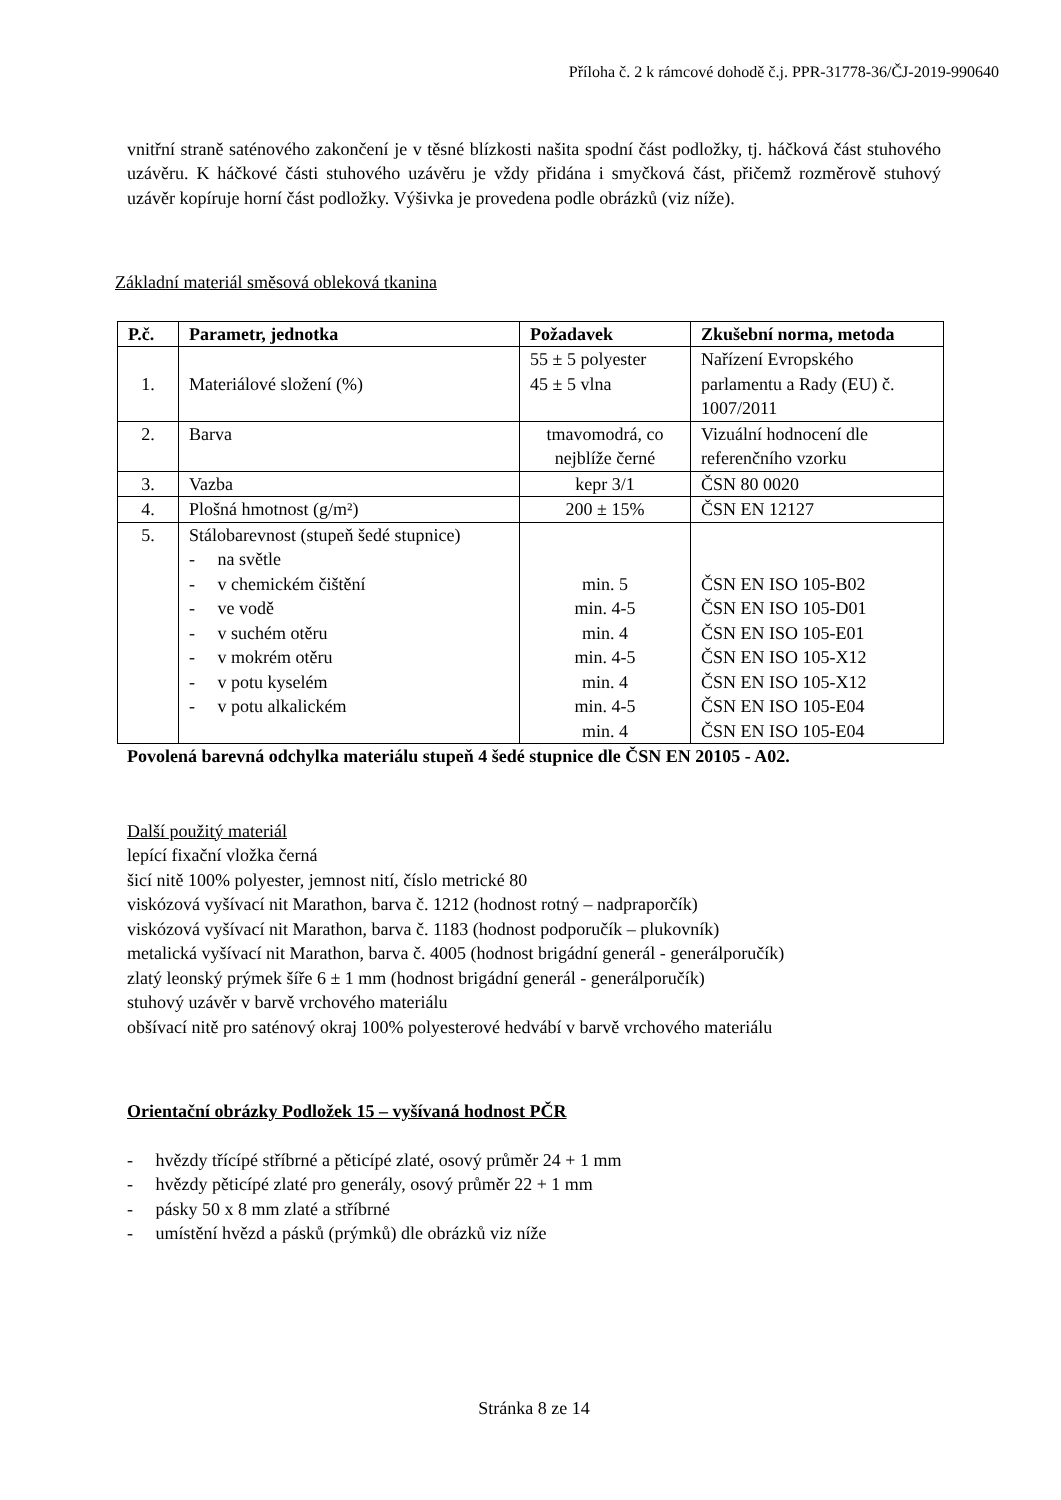Příloha č. 2 k rámcové dohodě č.j. PPR-31778-36/ČJ-2019-990640
vnitřní straně saténového zakončení je v těsné blízkosti našita spodní část podložky, tj. háčková část stuhového uzávěru. K háčkové části stuhového uzávěru je vždy přidána i smyčková část, přičemž rozměrově stuhový uzávěr kopíruje horní část podložky. Výšivka je provedena podle obrázků (viz níže).
Základní materiál směsová obleková tkanina
| P.č. | Parametr, jednotka | Požadavek | Zkušební norma, metoda |
| --- | --- | --- | --- |
| 1. | Materiálové složení (%) | 55 ± 5 polyester 45 ± 5 vlna | Nařízení Evropského parlamentu a Rady (EU) č. 1007/2011 |
| 2. | Barva | tmavomodrá, co nejblíže černé | Vizuální hodnocení dle referenčního vzorku |
| 3. | Vazba | kepr 3/1 | ČSN 80 0020 |
| 4. | Plošná hmotnost (g/m²) | 200 ± 15% | ČSN EN 12127 |
| 5. | Stálobarevnost (stupeň šedé stupnice) - na světle - v chemickém čištění - ve vodě - v suchém otěru - v mokrém otěru - v potu kyselém - v potu alkalickém | min. 5 min. 4-5 min. 4 min. 4-5 min. 4 min. 4-5 min. 4 | ČSN EN ISO 105-B02 ČSN EN ISO 105-D01 ČSN EN ISO 105-E01 ČSN EN ISO 105-X12 ČSN EN ISO 105-X12 ČSN EN ISO 105-E04 ČSN EN ISO 105-E04 |
Povolená barevná odchylka materiálu stupeň 4 šedé stupnice dle ČSN EN 20105 - A02.
Další použitý materiál
lepící fixační vložka černá
šicí nitě 100% polyester, jemnost nití, číslo metrické 80
viskózová vyšívací nit Marathon, barva č. 1212 (hodnost rotný – nadpraporčík)
viskózová vyšívací nit Marathon, barva č. 1183 (hodnost podporučík – plukovník)
metalická vyšívací nit Marathon, barva č. 4005 (hodnost brigádní generál - generálporučík)
zlatý leonský prýmek šíře 6 ± 1 mm (hodnost brigádní generál - generálporučík)
stuhový uzávěr v barvě vrchového materiálu
obšívací nitě pro saténový okraj 100% polyesterové hedvábí v barvě vrchového materiálu
Orientační obrázky Podložek 15 – vyšívaná hodnost PČR
- hvězdy třícípé stříbrné a pěticípé zlaté, osový průměr 24 + 1 mm
- hvězdy pěticípé zlaté pro generály, osový průměr 22 + 1 mm
- pásky 50 x 8 mm zlaté a stříbrné
- umístění hvězd a pásků (prýmků) dle obrázků viz níže
Stránka 8 ze 14